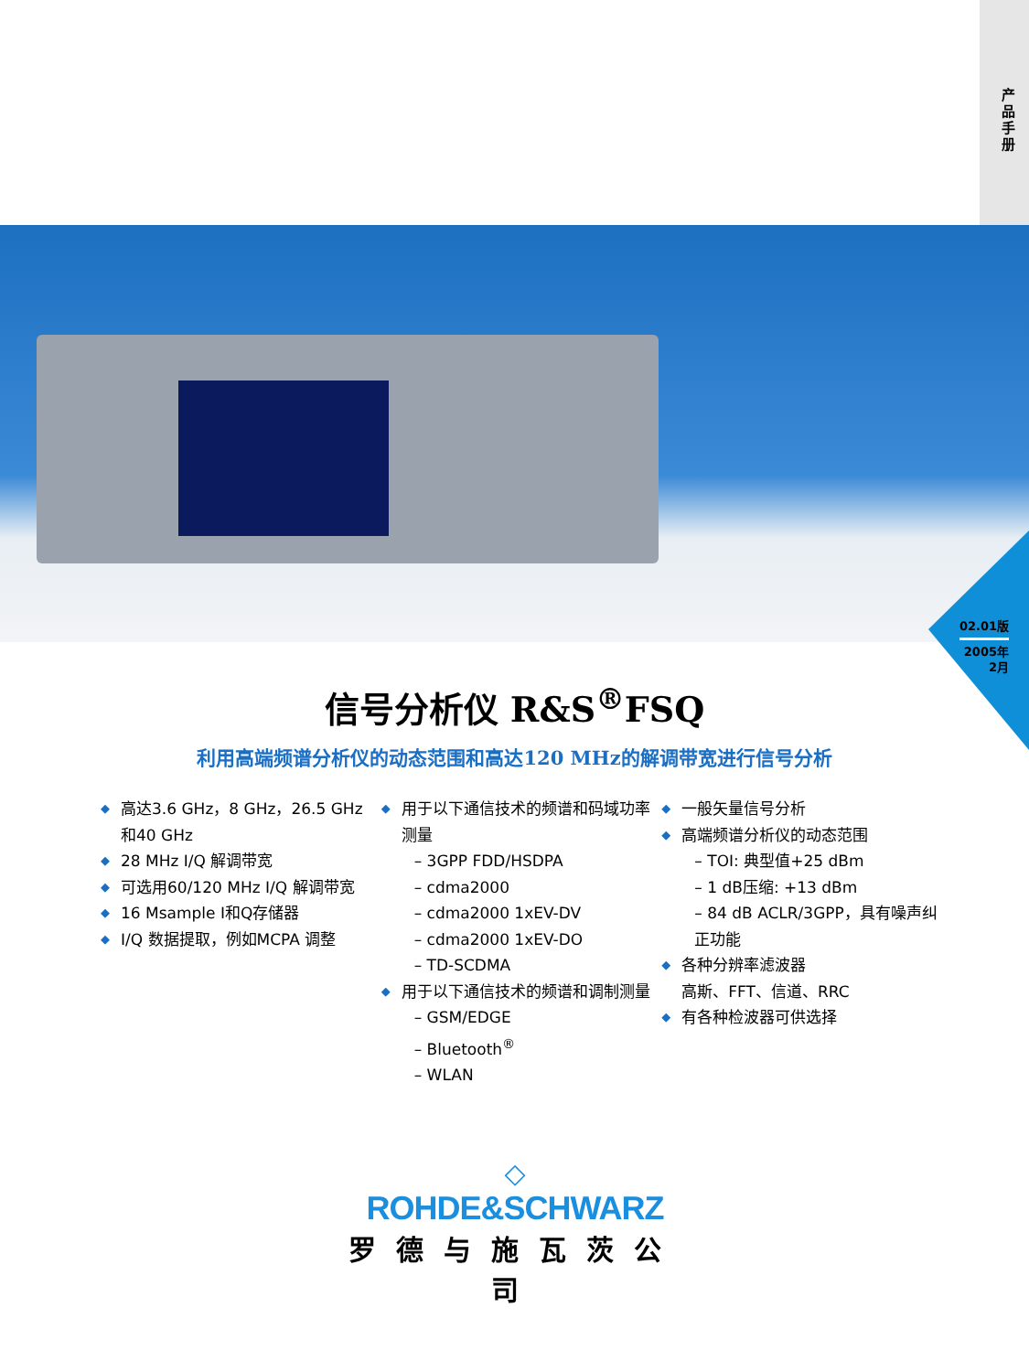产品手册
02.01版
2005年
2月
信号分析仪 R&S<sup>®</sup>FSQ
利用高端频谱分析仪的动态范围和高达120 MHz的解调带宽进行信号分析
◆ 高达3.6 GHz，8 GHz，26.5 GHz 和40 GHz
◆ 28 MHz I/Q 解调带宽
◆ 可选用60/120 MHz I/Q 解调带宽
◆ 16 Msample I和Q存储器
◆ I/Q 数据提取，例如MCPA 调整
◆ 用于以下通信技术的频谱和码域功率测量
– 3GPP FDD/HSDPA
– cdma2000
– cdma2000 1xEV-DV
– cdma2000 1xEV-DO
– TD-SCDMA
◆ 用于以下通信技术的频谱和调制测量
– GSM/EDGE
– Bluetooth<sup>®</sup>
– WLAN
◆ 一般矢量信号分析
◆ 高端频谱分析仪的动态范围
– TOI: 典型值+25 dBm
– 1 dB压缩: +13 dBm
– 84 dB ACLR/3GPP，具有噪声纠正功能
◆ 各种分辨率滤波器
高斯、FFT、信道、RRC
◆ 有各种检波器可供选择
◇
ROHDE&SCHWARZ
罗德与施瓦茨公司